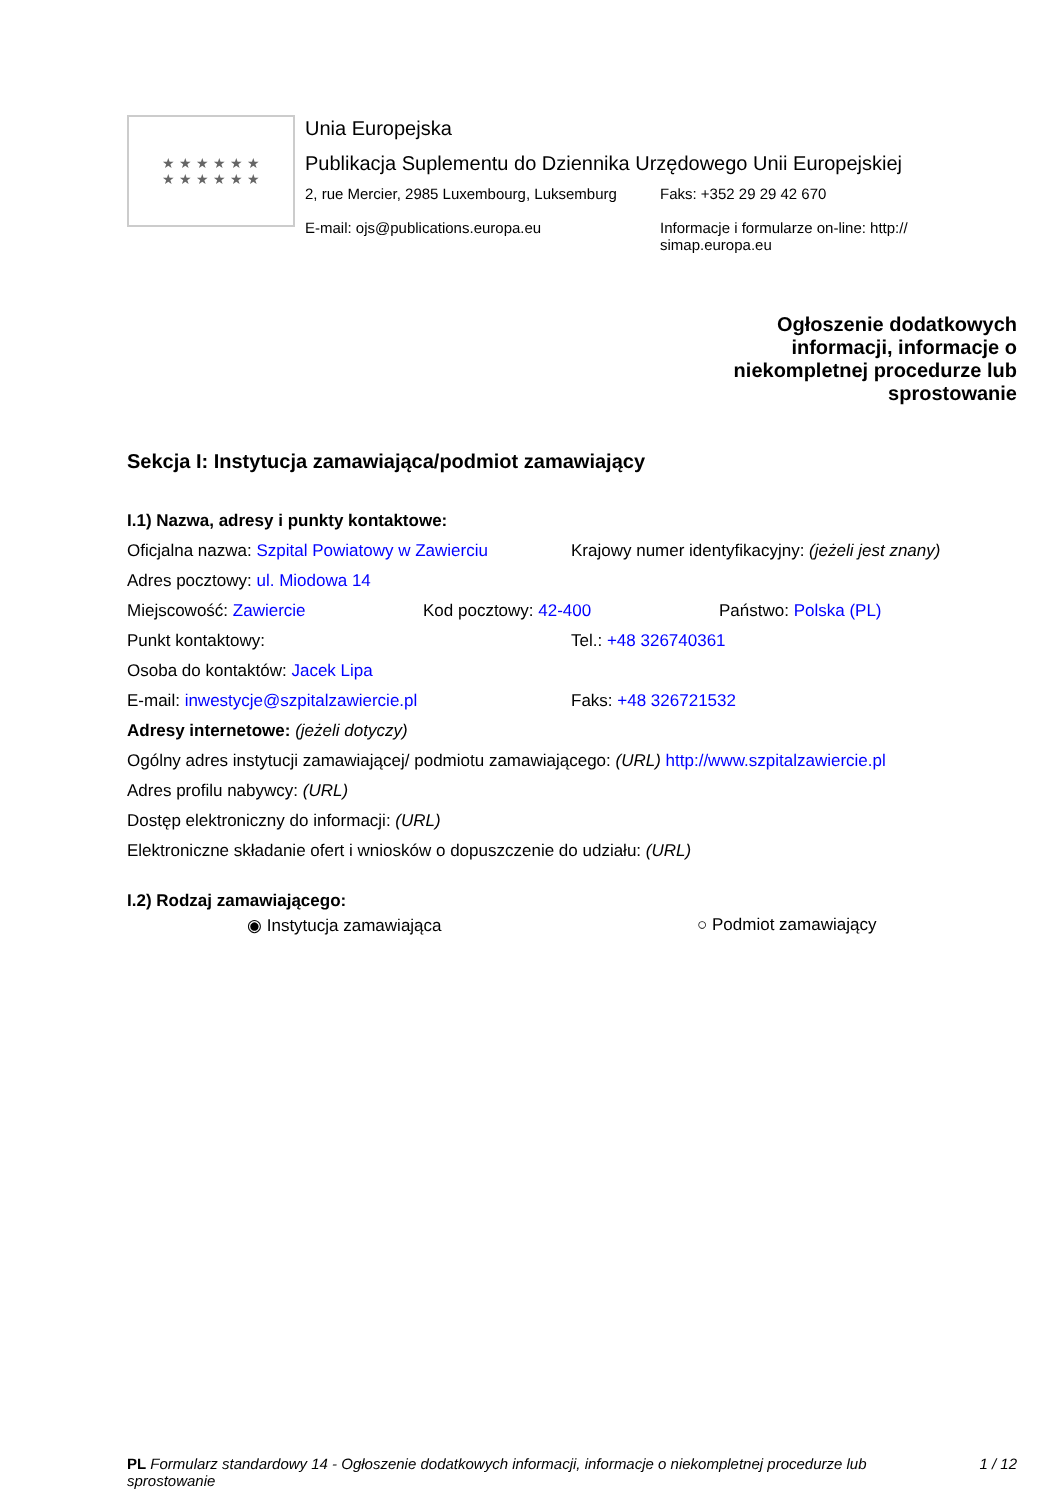★ ★ ★ ★ ★ ★
★ ★ ★ ★ ★ ★
Unia Europejska
Publikacja Suplementu do Dziennika Urzędowego Unii Europejskiej
2, rue Mercier, 2985 Luxembourg, Luksemburg
E-mail: ojs@publications.europa.eu
Faks: +352 29 29 42 670
Informacje i formularze on-line: http://
simap.europa.eu
Ogłoszenie dodatkowych informacji, informacje o niekompletnej procedurze lub sprostowanie
Sekcja I: Instytucja zamawiająca/podmiot zamawiający
I.1) Nazwa, adresy i punkty kontaktowe:
Oficjalna nazwa: Szpital Powiatowy w Zawierciu
Krajowy numer identyfikacyjny: (jeżeli jest znany)
Adres pocztowy: ul. Miodowa 14
Miejscowość: Zawiercie Kod pocztowy: 42-400 Państwo: Polska (PL)
Punkt kontaktowy: Tel.: +48 326740361
Osoba do kontaktów: Jacek Lipa
E-mail: inwestycje@szpitalzawiercie.pl Faks: +48 326721532
Adresy internetowe: (jeżeli dotyczy)
Ogólny adres instytucji zamawiającej/ podmiotu zamawiającego: (URL) http://www.szpitalzawiercie.pl
Adres profilu nabywcy: (URL)
Dostęp elektroniczny do informacji: (URL)
Elektroniczne składanie ofert i wniosków o dopuszczenie do udziału: (URL)
I.2) Rodzaj zamawiającego:
◉ Instytucja zamawiająca ○ Podmiot zamawiający
PL Formularz standardowy 14 - Ogłoszenie dodatkowych informacji, informacje o niekompletnej procedurze lub sprostowanie
1 / 12